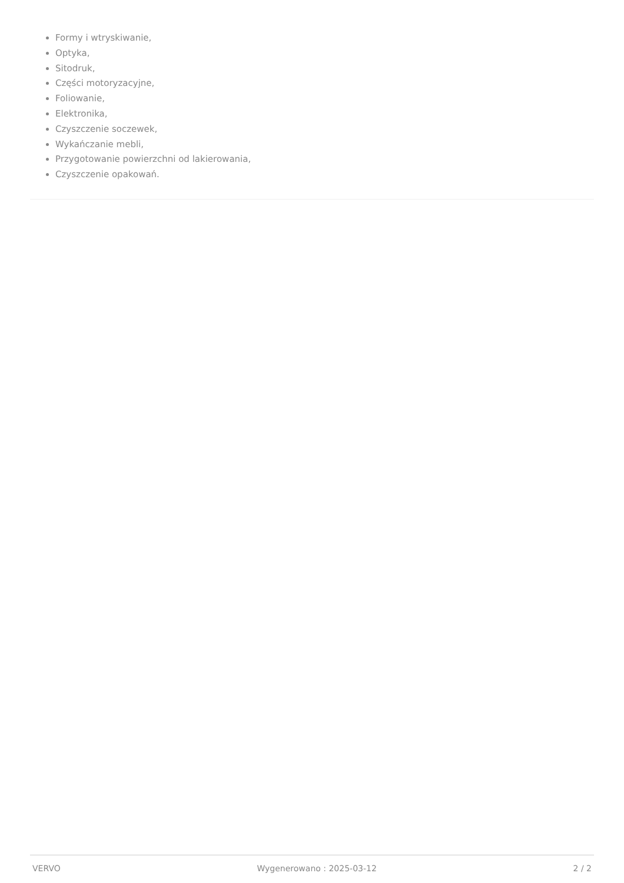Formy i wtryskiwanie,
Optyka,
Sitodruk,
Części motoryzacyjne,
Foliowanie,
Elektronika,
Czyszczenie soczewek,
Wykańczanie mebli,
Przygotowanie powierzchni od lakierowania,
Czyszczenie opakowań.
VERVO Wygenerowano : 2025-03-12 2 / 2